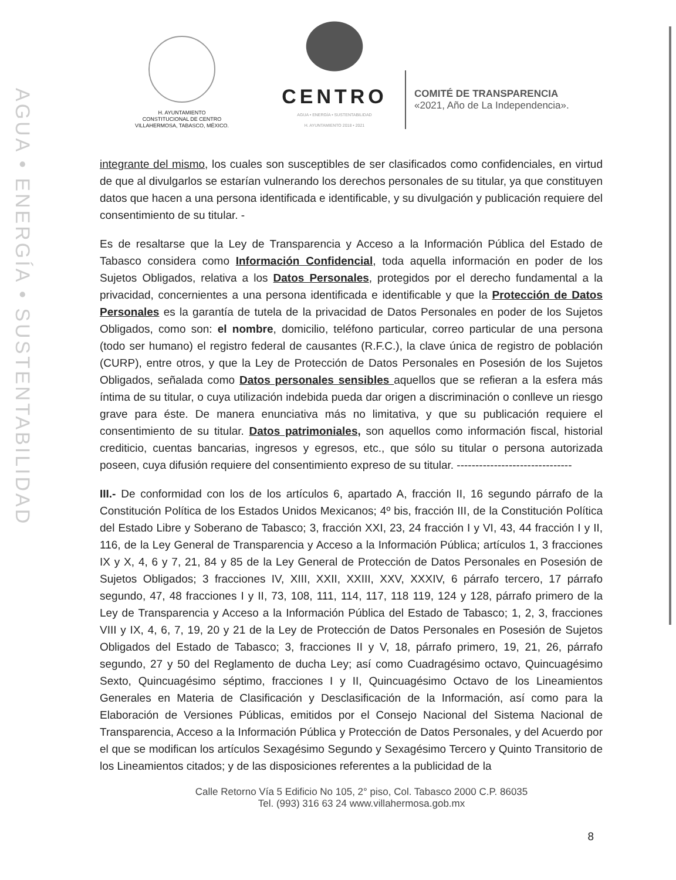AGUA • ENERGÍA • SUSTENTABILIDAD
H. AYUNTAMIENTO
CONSTITUCIONAL DE CENTRO
VILLAHERMOSA, TABASCO, MÉXICO.
CENTRO
AGUA • ENERGÍA • SUSTENTABILIDAD
H. AYUNTAMIENTO 2018 • 2021
COMITÉ DE TRANSPARENCIA
«2021, Año de La Independencia».
integrante del mismo, los cuales son susceptibles de ser clasificados como confidenciales, en virtud de que al divulgarlos se estarían vulnerando los derechos personales de su titular, ya que constituyen datos que hacen a una persona identificada e identificable, y su divulgación y publicación requiere del consentimiento de su titular. -
Es de resaltarse que la Ley de Transparencia y Acceso a la Información Pública del Estado de Tabasco considera como Información Confidencial, toda aquella información en poder de los Sujetos Obligados, relativa a los Datos Personales, protegidos por el derecho fundamental a la privacidad, concernientes a una persona identificada e identificable y que la Protección de Datos Personales es la garantía de tutela de la privacidad de Datos Personales en poder de los Sujetos Obligados, como son: el nombre, domicilio, teléfono particular, correo particular de una persona (todo ser humano) el registro federal de causantes (R.F.C.), la clave única de registro de población (CURP), entre otros, y que la Ley de Protección de Datos Personales en Posesión de los Sujetos Obligados, señalada como Datos personales sensibles aquellos que se refieran a la esfera más íntima de su titular, o cuya utilización indebida pueda dar origen a discriminación o conlleve un riesgo grave para éste. De manera enunciativa más no limitativa, y que su publicación requiere el consentimiento de su titular. Datos patrimoniales, son aquellos como información fiscal, historial crediticio, cuentas bancarias, ingresos y egresos, etc., que sólo su titular o persona autorizada poseen, cuya difusión requiere del consentimiento expreso de su titular. -------------------------------
III.- De conformidad con los de los artículos 6, apartado A, fracción II, 16 segundo párrafo de la Constitución Política de los Estados Unidos Mexicanos; 4º bis, fracción III, de la Constitución Política del Estado Libre y Soberano de Tabasco; 3, fracción XXI, 23, 24 fracción I y VI, 43, 44 fracción I y II, 116, de la Ley General de Transparencia y Acceso a la Información Pública; artículos 1, 3 fracciones IX y X, 4, 6 y 7, 21, 84 y 85 de la Ley General de Protección de Datos Personales en Posesión de Sujetos Obligados; 3 fracciones IV, XIII, XXII, XXIII, XXV, XXXIV, 6 párrafo tercero, 17 párrafo segundo, 47, 48 fracciones I y II, 73, 108, 111, 114, 117, 118 119, 124 y 128, párrafo primero de la Ley de Transparencia y Acceso a la Información Pública del Estado de Tabasco; 1, 2, 3, fracciones VIII y IX, 4, 6, 7, 19, 20 y 21 de la Ley de Protección de Datos Personales en Posesión de Sujetos Obligados del Estado de Tabasco; 3, fracciones II y V, 18, párrafo primero, 19, 21, 26, párrafo segundo, 27 y 50 del Reglamento de ducha Ley; así como Cuadragésimo octavo, Quincuagésimo Sexto, Quincuagésimo séptimo, fracciones I y II, Quincuagésimo Octavo de los Lineamientos Generales en Materia de Clasificación y Desclasificación de la Información, así como para la Elaboración de Versiones Públicas, emitidos por el Consejo Nacional del Sistema Nacional de Transparencia, Acceso a la Información Pública y Protección de Datos Personales, y del Acuerdo por el que se modifican los artículos Sexagésimo Segundo y Sexagésimo Tercero y Quinto Transitorio de los Lineamientos citados; y de las disposiciones referentes a la publicidad de la
Calle Retorno Vía 5 Edificio No 105, 2° piso, Col. Tabasco 2000 C.P. 86035
Tel. (993) 316 63 24 www.villahermosa.gob.mx
8